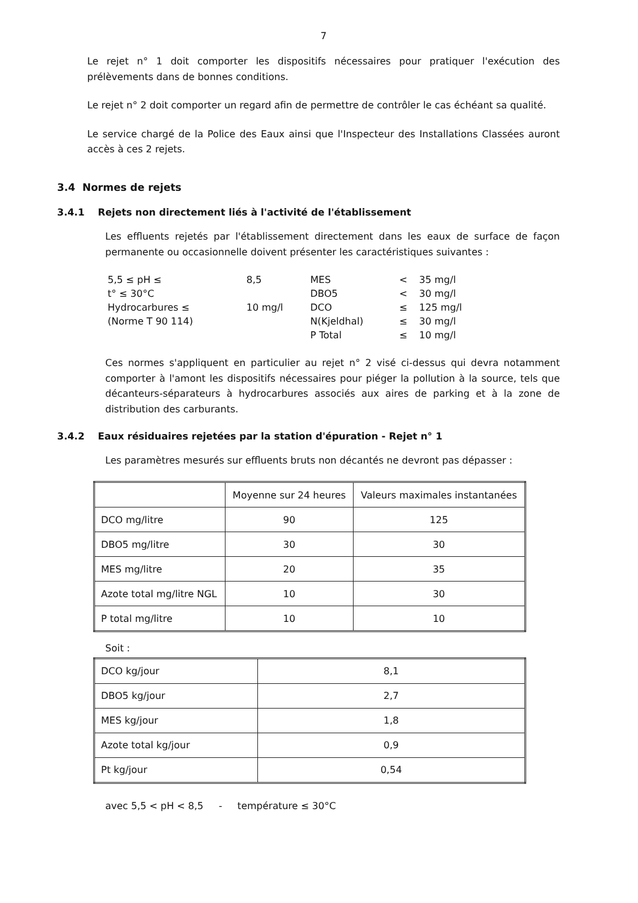7
Le rejet n° 1 doit comporter les dispositifs nécessaires pour pratiquer l'exécution des prélèvements dans de bonnes conditions.
Le rejet n° 2 doit comporter un regard afin de permettre de contrôler le cas échéant sa qualité.
Le service chargé de la Police des Eaux ainsi que l'Inspecteur des Installations Classées auront accès à ces 2 rejets.
3.4 Normes de rejets
3.4.1 Rejets non directement liés à l'activité de l'établissement
Les effluents rejetés par l'établissement directement dans les eaux de surface de façon permanente ou occasionnelle doivent présenter les caractéristiques suivantes :
| 5,5 ≤ pH ≤ | 8,5 | MES | < | 35 mg/l |
| t° ≤ 30°C | | DBO5 | < | 30 mg/l |
| Hydrocarbures ≤ | 10 mg/l | DCO | ≤ | 125 mg/l |
| (Norme T 90 114) | | N(Kjeldhal) | ≤ | 30 mg/l |
| | | P Total | ≤ | 10 mg/l |
Ces normes s'appliquent en particulier au rejet n° 2 visé ci-dessus qui devra notamment comporter à l'amont les dispositifs nécessaires pour piéger la pollution à la source, tels que décanteurs-séparateurs à hydrocarbures associés aux aires de parking et à la zone de distribution des carburants.
3.4.2 Eaux résiduaires rejetées par la station d'épuration - Rejet n° 1
Les paramètres mesurés sur effluents bruts non décantés ne devront pas dépasser :
| | Moyenne sur 24 heures | Valeurs maximales instantanées |
| --- | --- | --- |
| DCO mg/litre | 90 | 125 |
| DBO5 mg/litre | 30 | 30 |
| MES mg/litre | 20 | 35 |
| Azote total mg/litre NGL | 10 | 30 |
| P total mg/litre | 10 | 10 |
Soit :
| DCO kg/jour | 8,1 |
| DBO5 kg/jour | 2,7 |
| MES kg/jour | 1,8 |
| Azote total kg/jour | 0,9 |
| Pt kg/jour | 0,54 |
avec 5,5 < pH < 8,5 - température ≤ 30°C